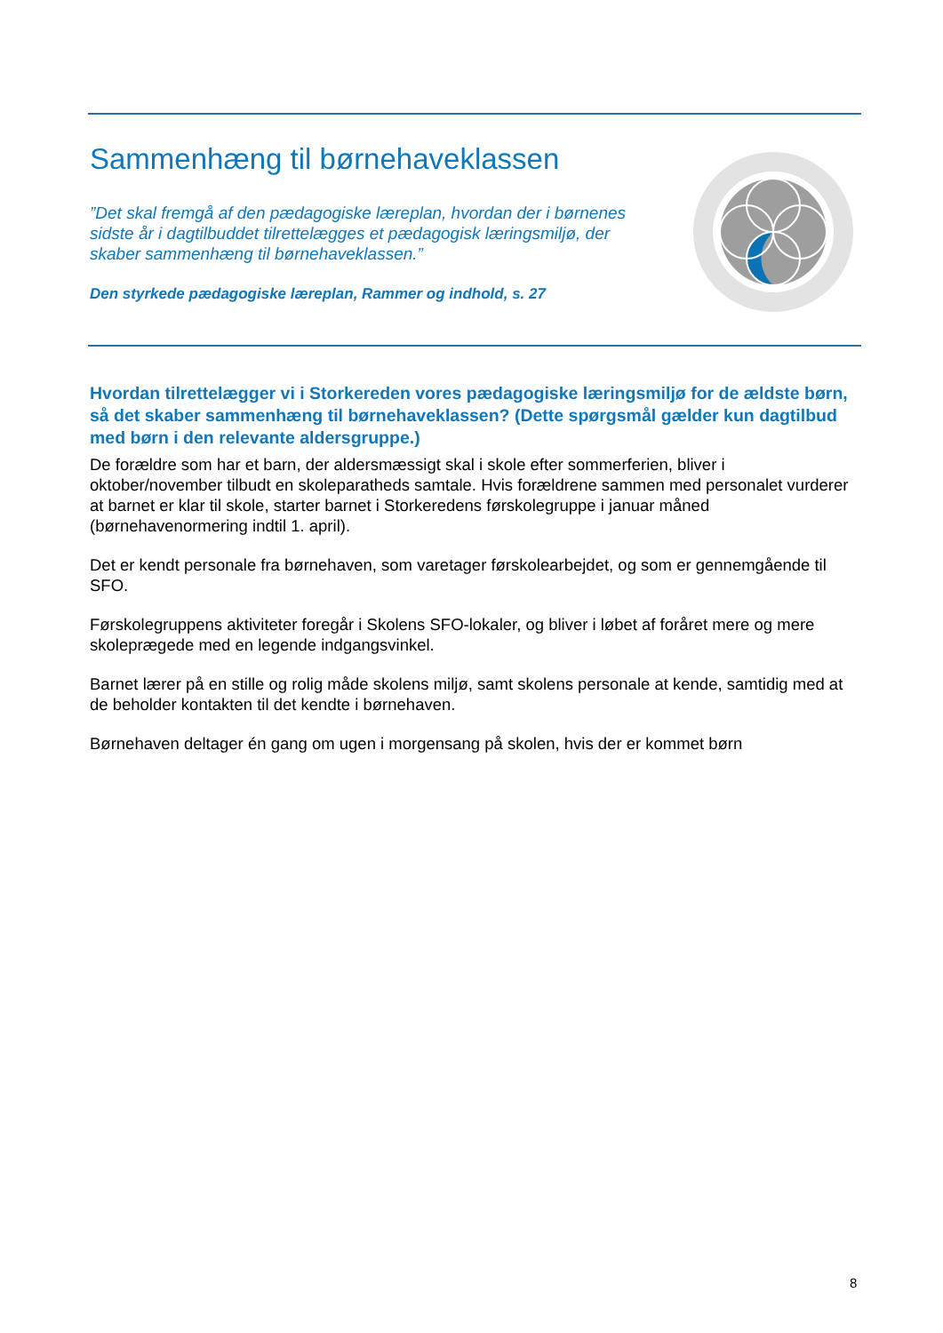Sammenhæng til børnehaveklassen
”Det skal fremgå af den pædagogiske læreplan, hvordan der i børnenes sidste år i dagtilbuddet tilrettelægges et pædagogisk læringsmiljø, der skaber sammenhæng til børnehaveklassen.”
Den styrkede pædagogiske læreplan, Rammer og indhold, s. 27
Hvordan tilrettelægger vi i Storkereden vores pædagogiske læringsmiljø for de ældste børn, så det skaber sammenhæng til børnehaveklassen? (Dette spørgsmål gælder kun dagtilbud med børn i den relevante aldersgruppe.)
De forældre som har et barn, der aldersmæssigt skal i skole efter sommerferien, bliver i oktober/november tilbudt en skoleparatheds samtale. Hvis forældrene sammen med personalet vurderer at barnet er klar til skole, starter barnet i Storkeredens førskolegruppe i januar måned (børnehavenormering indtil 1. april).
Det er kendt personale fra børnehaven, som varetager førskolearbejdet, og som er gennemgående til SFO.
Førskolegruppens aktiviteter foregår i Skolens SFO-lokaler, og bliver i løbet af foråret mere og mere skoleprægede med en legende indgangsvinkel.
Barnet lærer på en stille og rolig måde skolens miljø, samt skolens personale at kende, samtidig med at de beholder kontakten til det kendte i børnehaven.
Børnehaven deltager én gang om ugen i morgensang på skolen, hvis der er kommet børn
8